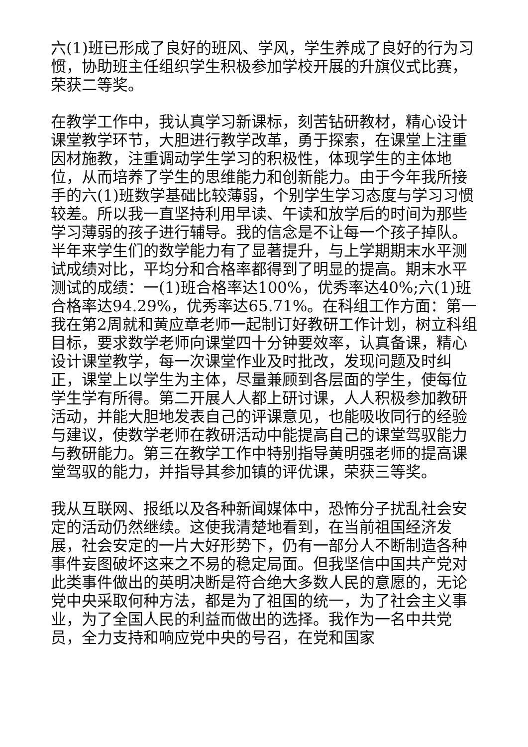六(1)班已形成了良好的班风、学风，学生养成了良好的行为习惯，协助班主任组织学生积极参加学校开展的升旗仪式比赛，荣获二等奖。
在教学工作中，我认真学习新课标，刻苦钻研教材，精心设计课堂教学环节，大胆进行教学改革，勇于探索，在课堂上注重因材施教，注重调动学生学习的积极性，体现学生的主体地位，从而培养了学生的思维能力和创新能力。由于今年我所接手的六(1)班数学基础比较薄弱，个别学生学习态度与学习习惯较差。所以我一直坚持利用早读、午读和放学后的时间为那些学习薄弱的孩子进行辅导。我的信念是不让每一个孩子掉队。半年来学生们的数学能力有了显著提升，与上学期期末水平测试成绩对比，平均分和合格率都得到了明显的提高。期末水平测试的成绩：一(1)班合格率达100%，优秀率达40%;六(1)班合格率达94.29%，优秀率达65.71%。在科组工作方面：第一我在第2周就和黄应章老师一起制订好教研工作计划，树立科组目标，要求数学老师向课堂四十分钟要效率，认真备课，精心设计课堂教学，每一次课堂作业及时批改，发现问题及时纠正，课堂上以学生为主体，尽量兼顾到各层面的学生，使每位学生学有所得。第二开展人人都上研讨课，人人积极参加教研活动，并能大胆地发表自己的评课意见，也能吸收同行的经验与建议，使数学老师在教研活动中能提高自己的课堂驾驭能力与教研能力。第三在教学工作中特别指导黄明强老师的提高课堂驾驭的能力，并指导其参加镇的评优课，荣获三等奖。
我从互联网、报纸以及各种新闻媒体中，恐怖分子扰乱社会安定的活动仍然继续。这使我清楚地看到，在当前祖国经济发展，社会安定的一片大好形势下，仍有一部分人不断制造各种事件妄图破坏这来之不易的稳定局面。但我坚信中国共产党对此类事件做出的英明决断是符合绝大多数人民的意愿的，无论党中央采取何种方法，都是为了祖国的统一，为了社会主义事业，为了全国人民的利益而做出的选择。我作为一名中共党员，全力支持和响应党中央的号召，在党和国家